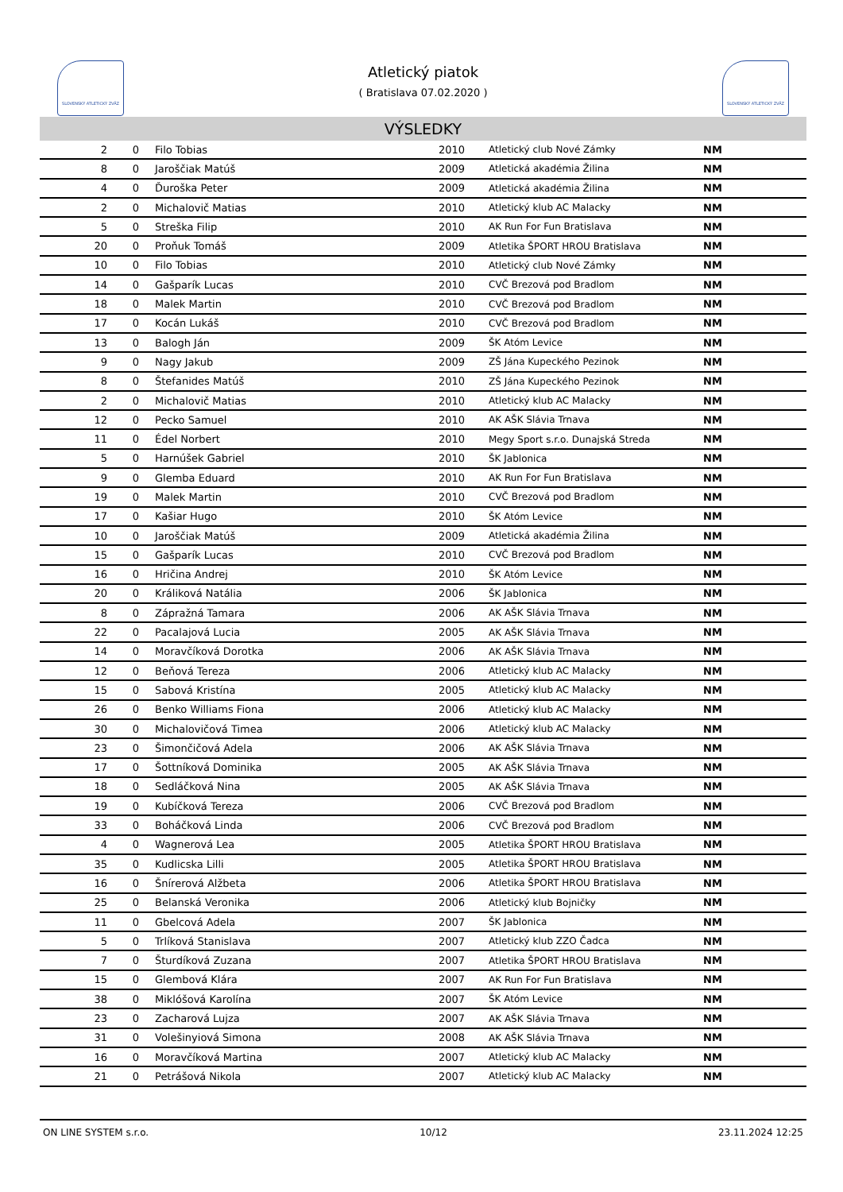SLOVENSKÝ ATLETICKÝ ZVÄZ SLOVENSKÝ ATLETICKÝ ZVÄZ
Atletický piatok
( Bratislava 07.02.2020 )
VÝSLEDKY
| 2 | 0 | Filo Tobias | 2010 | Atletický club Nové Zámky | NM |
| 8 | 0 | Jaroščiak Matúš | 2009 | Atletická akadémia Žilina | NM |
| 4 | 0 | Ďuroška Peter | 2009 | Atletická akadémia Žilina | NM |
| 2 | 0 | Michalovič Matias | 2010 | Atletický klub AC Malacky | NM |
| 5 | 0 | Streška Filip | 2010 | AK Run For Fun Bratislava | NM |
| 20 | 0 | Proňuk Tomáš | 2009 | Atletika ŠPORT HROU Bratislava | NM |
| 10 | 0 | Filo Tobias | 2010 | Atletický club Nové Zámky | NM |
| 14 | 0 | Gašparík Lucas | 2010 | CVČ Brezová pod Bradlom | NM |
| 18 | 0 | Malek Martin | 2010 | CVČ Brezová pod Bradlom | NM |
| 17 | 0 | Kocán Lukáš | 2010 | CVČ Brezová pod Bradlom | NM |
| 13 | 0 | Balogh Ján | 2009 | ŠK Atóm Levice | NM |
| 9 | 0 | Nagy Jakub | 2009 | ZŠ Jána Kupeckého Pezinok | NM |
| 8 | 0 | Štefanides Matúš | 2010 | ZŠ Jána Kupeckého Pezinok | NM |
| 2 | 0 | Michalovič Matias | 2010 | Atletický klub AC Malacky | NM |
| 12 | 0 | Pecko Samuel | 2010 | AK AŠK Slávia Trnava | NM |
| 11 | 0 | Édel Norbert | 2010 | Megy Sport s.r.o. Dunajská Streda | NM |
| 5 | 0 | Harnúšek Gabriel | 2010 | ŠK Jablonica | NM |
| 9 | 0 | Glemba Eduard | 2010 | AK Run For Fun Bratislava | NM |
| 19 | 0 | Malek Martin | 2010 | CVČ Brezová pod Bradlom | NM |
| 17 | 0 | Kašiar Hugo | 2010 | ŠK Atóm Levice | NM |
| 10 | 0 | Jaroščiak Matúš | 2009 | Atletická akadémia Žilina | NM |
| 15 | 0 | Gašparík Lucas | 2010 | CVČ Brezová pod Bradlom | NM |
| 16 | 0 | Hričina Andrej | 2010 | ŠK Atóm Levice | NM |
| 20 | 0 | Králiková Natália | 2006 | ŠK Jablonica | NM |
| 8 | 0 | Zápražná Tamara | 2006 | AK AŠK Slávia Trnava | NM |
| 22 | 0 | Pacalajová Lucia | 2005 | AK AŠK Slávia Trnava | NM |
| 14 | 0 | Moravčíková Dorotka | 2006 | AK AŠK Slávia Trnava | NM |
| 12 | 0 | Beňová Tereza | 2006 | Atletický klub AC Malacky | NM |
| 15 | 0 | Sabová Kristína | 2005 | Atletický klub AC Malacky | NM |
| 26 | 0 | Benko Williams Fiona | 2006 | Atletický klub AC Malacky | NM |
| 30 | 0 | Michalovičová Timea | 2006 | Atletický klub AC Malacky | NM |
| 23 | 0 | Šimončičová Adela | 2006 | AK AŠK Slávia Trnava | NM |
| 17 | 0 | Šottníková Dominika | 2005 | AK AŠK Slávia Trnava | NM |
| 18 | 0 | Sedláčková Nina | 2005 | AK AŠK Slávia Trnava | NM |
| 19 | 0 | Kubíčková Tereza | 2006 | CVČ Brezová pod Bradlom | NM |
| 33 | 0 | Boháčková Linda | 2006 | CVČ Brezová pod Bradlom | NM |
| 4 | 0 | Wagnerová Lea | 2005 | Atletika ŠPORT HROU Bratislava | NM |
| 35 | 0 | Kudlicska Lilli | 2005 | Atletika ŠPORT HROU Bratislava | NM |
| 16 | 0 | Šnírerová Alžbeta | 2006 | Atletika ŠPORT HROU Bratislava | NM |
| 25 | 0 | Belanská Veronika | 2006 | Atletický klub Bojničky | NM |
| 11 | 0 | Gbelcová Adela | 2007 | ŠK Jablonica | NM |
| 5 | 0 | Trlíková Stanislava | 2007 | Atletický klub ZZO Čadca | NM |
| 7 | 0 | Šturdíková Zuzana | 2007 | Atletika ŠPORT HROU Bratislava | NM |
| 15 | 0 | Glembová Klára | 2007 | AK Run For Fun Bratislava | NM |
| 38 | 0 | Miklóšová Karolína | 2007 | ŠK Atóm Levice | NM |
| 23 | 0 | Zacharová Lujza | 2007 | AK AŠK Slávia Trnava | NM |
| 31 | 0 | Volešinyiová Simona | 2008 | AK AŠK Slávia Trnava | NM |
| 16 | 0 | Moravčíková Martina | 2007 | Atletický klub AC Malacky | NM |
| 21 | 0 | Petrášová Nikola | 2007 | Atletický klub AC Malacky | NM |
ON LINE SYSTEM s.r.o. 10/12 23.11.2024 12:25